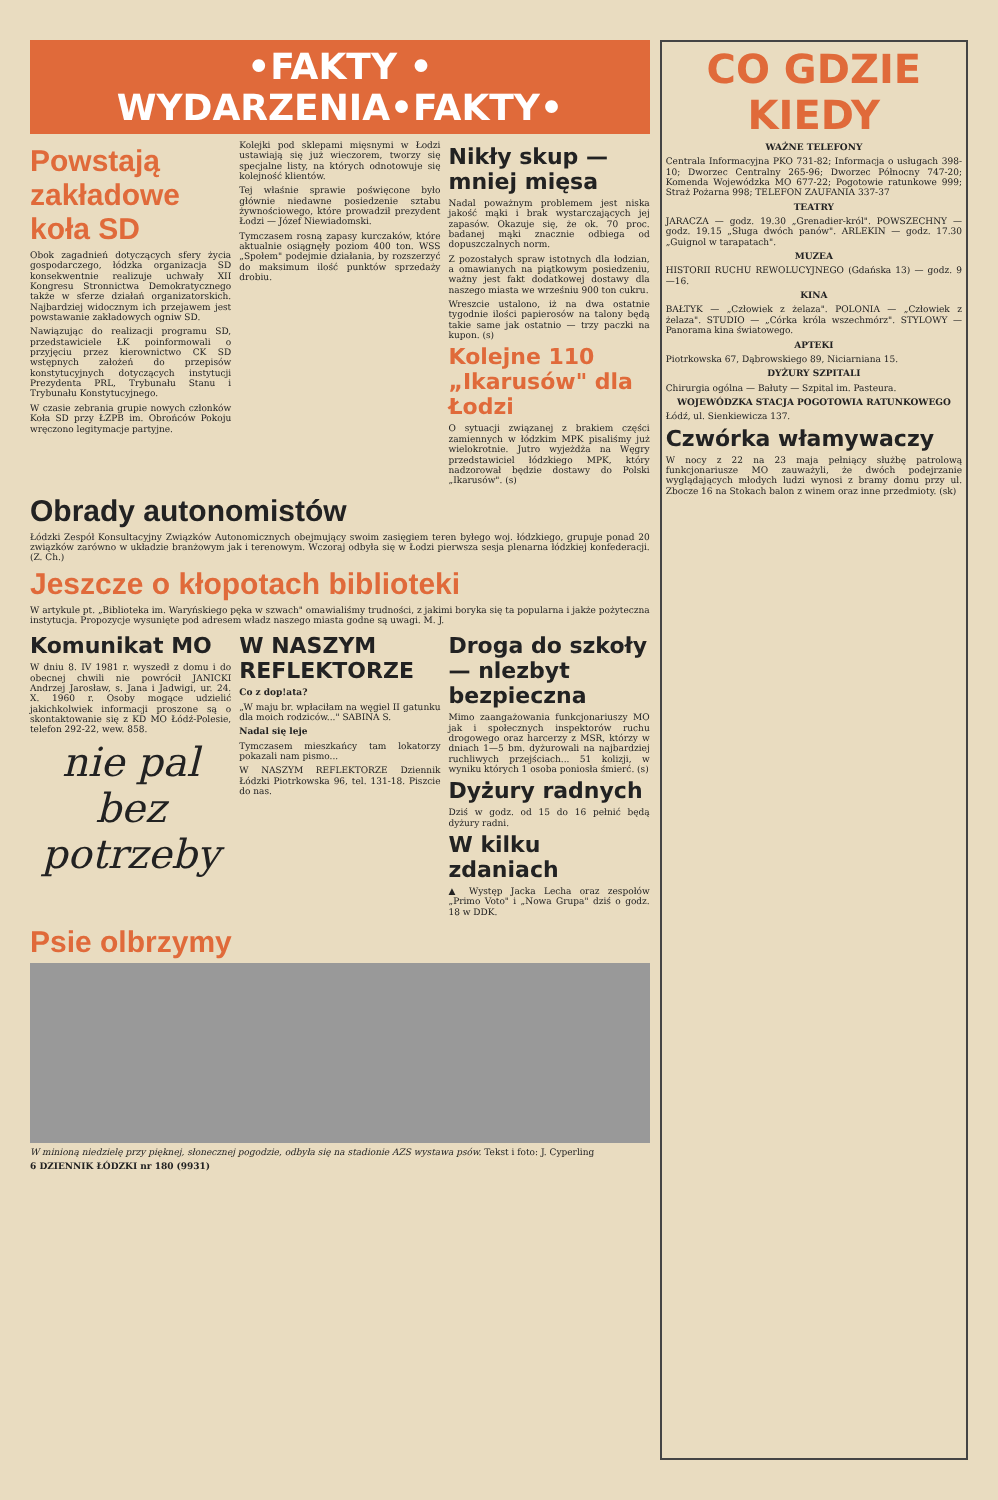•FAKTY • WYDARZENIA•FAKTY•
Powstają zakładowe koła SD
Obok zagadnień dotyczących sfery życia gospodarczego, łódzka organizacja SD konsekwentnie realizuje uchwały XII Kongresu Stronnictwa Demokratycznego także w sferze działań organizatorskich. Najbardziej widocznym ich przejawem jest powstawanie zakładowych ogniw SD.
Nawiązując do realizacji programu SD, przedstawiciele ŁK poinformowali o przyjęciu przez kierownictwo CK SD wstępnych założeń do przepisów konstytucyjnych dotyczących instytucji Prezydenta PRL, Trybunału Stanu i Trybunału Konstytucyjnego.
W czasie zebrania grupie nowych członków Koła SD przy ŁZPB im. Obrońców Pokoju wręczono legitymacje partyjne.
Kolejki pod sklepami mięsnymi w Łodzi ustawiają się już wieczorem, tworzy się specjalne listy, na których odnotowuje się kolejność klientów.
Tej właśnie sprawie poświęcone było głównie niedawne posiedzenie sztabu żywnościowego, które prowadził prezydent Łodzi — Józef Niewiadomski.
Tymczasem rosną zapasy kurczaków, które aktualnie osiągnęły poziom 400 ton. WSS „Społem" podejmie działania, by rozszerzyć do maksimum ilość punktów sprzedaży drobiu.
Nikły skup — mniej mięsa
Nadal poważnym problemem jest niska jakość mąki i brak wystarczających jej zapasów. Okazuje się, że ok. 70 proc. badanej mąki znacznie odbiega od dopuszczalnych norm.
Z pozostałych spraw istotnych dla łodzian, a omawianych na piątkowym posiedzeniu, ważny jest fakt dodatkowej dostawy dla naszego miasta we wrześniu 900 ton cukru.
Wreszcie ustalono, iż na dwa ostatnie tygodnie ilości papierosów na talony będą takie same jak ostatnio — trzy paczki na kupon. (s)
Kolejne 110 „Ikarusów" dla Łodzi
O sytuacji związanej z brakiem części zamiennych w łódzkim MPK pisaliśmy już wielokrotnie. Jutro wyjeżdża na Węgry przedstawiciel łódzkiego MPK, który nadzorował będzie dostawy do Polski „Ikarusów". (s)
Obrady autonomistów
Łódzki Zespół Konsultacyjny Związków Autonomicznych obejmujący swoim zasięgiem teren byłego woj. łódzkiego, grupuje ponad 20 związków zarówno w układzie branżowym jak i terenowym. Wczoraj odbyła się w Łodzi pierwsza sesja plenarna łódzkiej konfederacji. (Z. Ch.)
Jeszcze o kłopotach biblioteki
W artykule pt. „Biblioteka im. Waryńskiego pęka w szwach" omawialiśmy trudności, z jakimi boryka się ta popularna i jakże pożyteczna instytucja. Propozycje wysunięte pod adresem władz naszego miasta godne są uwagi. M. J.
Komunikat MO
W dniu 8. IV 1981 r. wyszedł z domu i do obecnej chwili nie powrócił JANICKI Andrzej Jarosław, s. Jana i Jadwigi, ur. 24. X. 1960 r. Osoby mogące udzielić jakichkolwiek informacji proszone są o skontaktowanie się z KD MO Łódź-Polesie, telefon 292-22, wew. 858.
nie pal
bez potrzeby
W NASZYM REFLEKTORZE
Co z dop!ata?
„W maju br. wpłaciłam na węgiel II gatunku dla moich rodziców..." SABINA S.
Nadal się leje
Tymczasem mieszkańcy tam lokatorzy pokazali nam pismo...
W NASZYM REFLEKTORZE Dziennik Łódzki Piotrkowska 96, tel. 131-18. Piszcie do nas.
Droga do szkoły — nlezbyt bezpieczna
Mimo zaangażowania funkcjonariuszy MO jak i społecznych inspektorów ruchu drogowego oraz harcerzy z MSR, którzy w dniach 1—5 bm. dyżurowali na najbardziej ruchliwych przejściach... 51 kolizji, w wyniku których 1 osoba poniosła śmierć. (s)
Dyżury radnych
Dziś w godz. od 15 do 16 pełnić będą dyżury radni.
W kilku zdaniach
▲ Występ Jacka Lecha oraz zespołów „Primo Voto" i „Nowa Grupa" dziś o godz. 18 w DDK.
Psie olbrzymy
W minioną niedzielę przy pięknej, słonecznej pogodzie, odbyła się na stadionie AZS wystawa psów. Tekst i foto: J. Cyperling
6 DZIENNIK ŁÓDZKI nr 180 (9931)
CO GDZIE KIEDY
WAŻNE TELEFONY
Centrala Informacyjna PKO 731-82; Informacja o usługach 398-10; Dworzec Centralny 265-96; Dworzec Północny 747-20; Komenda Wojewódzka MO 677-22; Pogotowie ratunkowe 999; Straż Pożarna 998; TELEFON ZAUFANIA 337-37
TEATRY
JARACZA — godz. 19.30 „Grenadier-król". POWSZECHNY — godz. 19.15 „Sługa dwóch panów". ARLEKIN — godz. 17.30 „Guignol w tarapatach".
MUZEA
HISTORII RUCHU REWOLUCYJNEGO (Gdańska 13) — godz. 9—16.
KINA
BAŁTYK — „Człowiek z żelaza". POLONIA — „Człowiek z żelaza". STUDIO — „Córka króla wszechmórz". STYLOWY — Panorama kina światowego.
APTEKI
Piotrkowska 67, Dąbrowskiego 89, Niciarniana 15.
DYŻURY SZPITALI
Chirurgia ogólna — Bałuty — Szpital im. Pasteura.
WOJEWÓDZKA STACJA POGOTOWIA RATUNKOWEGO
Łódź, ul. Sienkiewicza 137.
Czwórka włamywaczy
W nocy z 22 na 23 maja pełniący służbę patrolową funkcjonariusze MO zauważyli, że dwóch podejrzanie wyglądających młodych ludzi wynosi z bramy domu przy ul. Zbocze 16 na Stokach balon z winem oraz inne przedmioty. (sk)